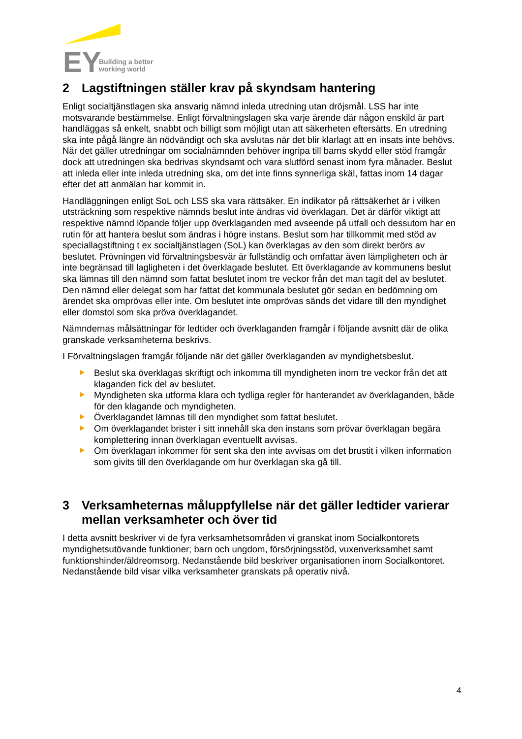EY
Building a better
working world
2 Lagstiftningen ställer krav på skyndsam hantering
Enligt socialtjänstlagen ska ansvarig nämnd inleda utredning utan dröjsmål. LSS har inte motsvarande bestämmelse. Enligt förvaltningslagen ska varje ärende där någon enskild är part handläggas så enkelt, snabbt och billigt som möjligt utan att säkerheten eftersätts. En utredning ska inte pågå längre än nödvändigt och ska avslutas när det blir klarlagt att en insats inte behövs. När det gäller utredningar om socialnämnden behöver ingripa till barns skydd eller stöd framgår dock att utredningen ska bedrivas skyndsamt och vara slutförd senast inom fyra månader. Beslut att inleda eller inte inleda utredning ska, om det inte finns synnerliga skäl, fattas inom 14 dagar efter det att anmälan har kommit in.
Handläggningen enligt SoL och LSS ska vara rättsäker. En indikator på rättsäkerhet är i vilken utsträckning som respektive nämnds beslut inte ändras vid överklagan. Det är därför viktigt att respektive nämnd löpande följer upp överklaganden med avseende på utfall och dessutom har en rutin för att hantera beslut som ändras i högre instans. Beslut som har tillkommit med stöd av speciallagstiftning t ex socialtjänstlagen (SoL) kan överklagas av den som direkt berörs av beslutet. Prövningen vid förvaltningsbesvär är fullständig och omfattar även lämpligheten och är inte begränsad till lagligheten i det överklagade beslutet. Ett överklagande av kommunens beslut ska lämnas till den nämnd som fattat beslutet inom tre veckor från det man tagit del av beslutet. Den nämnd eller delegat som har fattat det kommunala beslutet gör sedan en bedömning om ärendet ska omprövas eller inte. Om beslutet inte omprövas sänds det vidare till den myndighet eller domstol som ska pröva överklagandet.
Nämndernas målsättningar för ledtider och överklaganden framgår i följande avsnitt där de olika granskade verksamheterna beskrivs.
I Förvaltningslagen framgår följande när det gäller överklaganden av myndighetsbeslut.
Beslut ska överklagas skriftigt och inkomma till myndigheten inom tre veckor från det att klaganden fick del av beslutet.
Myndigheten ska utforma klara och tydliga regler för hanterandet av överklaganden, både för den klagande och myndigheten.
Överklagandet lämnas till den myndighet som fattat beslutet.
Om överklagandet brister i sitt innehåll ska den instans som prövar överklagan begära komplettering innan överklagan eventuellt avvisas.
Om överklagan inkommer för sent ska den inte avvisas om det brustit i vilken information som givits till den överklagande om hur överklagan ska gå till.
3 Verksamheternas måluppfyllelse när det gäller ledtider varierar mellan verksamheter och över tid
I detta avsnitt beskriver vi de fyra verksamhetsområden vi granskat inom Socialkontorets myndighetsutövande funktioner; barn och ungdom, försörjningsstöd, vuxenverksamhet samt funktionshinder/äldreomsorg. Nedanstående bild beskriver organisationen inom Socialkontoret. Nedanstående bild visar vilka verksamheter granskats på operativ nivå.
4